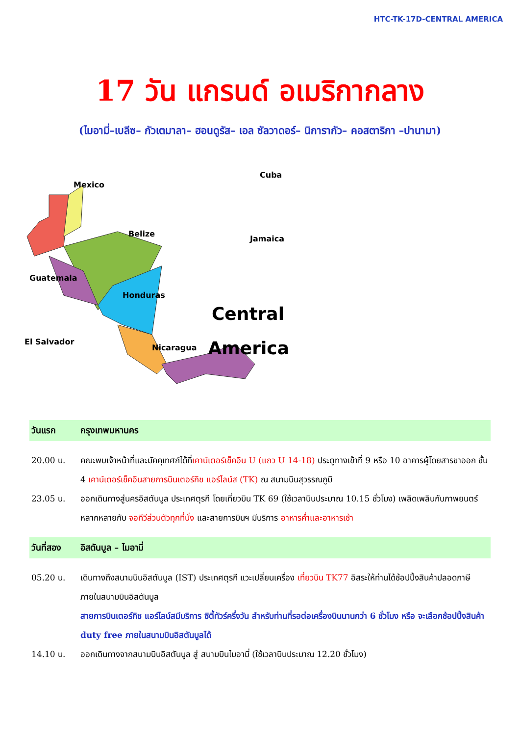HTC-TK-17D-CENTRAL AMERICA
17 วัน แกรนด์ อเมริกากลาง
(ไมอามี่–เบลีซ– กัวเตมาลา– ฮอนดูรัส– เอล ซัลวาดอร์– นิการากัว– คอสตาริกา –ปานามา)
Mexico
Belize
Guatemala
Honduras
El Salvador
Nicaragua
Cuba
Jamaica
Central
America
วันแรก กรุงเทพมหานคร
20.00 น. คณะพบเจ้าหน้าที่และมัคคุเทศก์ได้ที่เคาน์เตอร์เช็คอิน U (แถว U 14-18) ประตูทางเข้าที่ 9 หรือ 10 อาคารผู้โดยสารขาออก ชั้น 4 เคาน์เตอร์เช็คอินสายการบินเตอร์กิช แอร์ไลน์ส (TK) ณ สนามบินสุวรรณภูมิ
23.05 น. ออกเดินทางสู่นครอิสตันบูล ประเทศตุรกี โดยเที่ยวบิน TK 69 (ใช้เวลาบินประมาณ 10.15 ชั่วโมง) เพลิดเพลินกับภาพยนตร์หลากหลายกับ จอทีวีส่วนตัวทุกที่นั่ง และสายการบินฯ มีบริการ อาหารค่ำและอาหารเช้า
วันที่สอง อิสตันบูล – ไมอามี่
05.20 น. เดินทางถึงสนามบินอิสตันบูล (IST) ประเทศตุรกี แวะเปลี่ยนเครื่อง เที่ยวบิน TK77 อิสระให้ท่านได้ช้อปปิ้งสินค้าปลอดภาษีภายในสนามบินอิสตันบูล
สายการบินเตอร์กิช แอร์ไลน์สมีบริการ ซิตี้ทัวร์ครึ่งวัน สำหรับท่านที่รอต่อเครื่องบินนานกว่า 6 ชั่วโมง หรือ จะเลือกช้อปปิ้งสินค้า duty free ภายในสนามบินอิสตันบูลได้
14.10 น. ออกเดินทางจากสนามบินอิสตันบูล สู่ สนามบินไมอามี่ (ใช้เวลาบินประมาณ 12.20 ชั่วโมง)